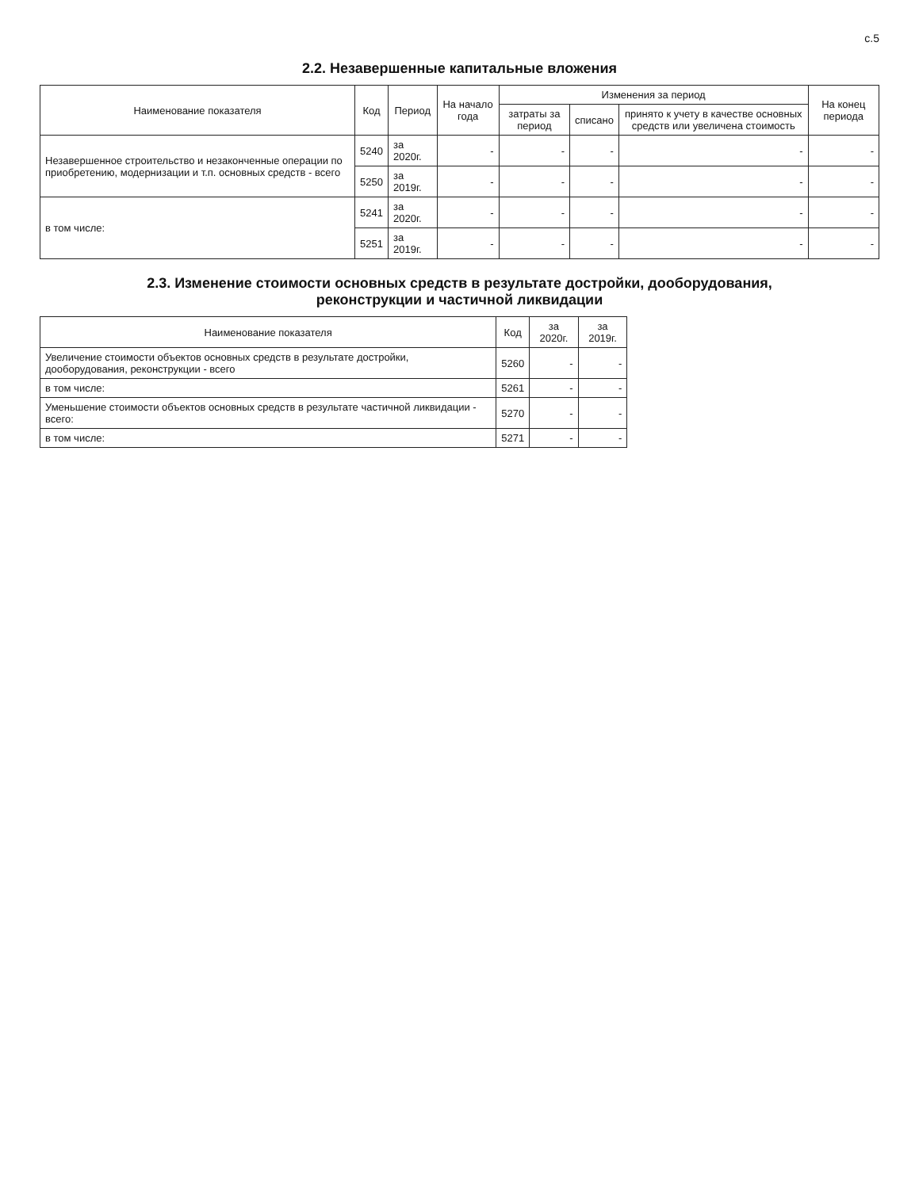с.5
2.2. Незавершенные капитальные вложения
| Наименование показателя | Код | Период | На начало года | Изменения за период | | | На конец периода |
| --- | --- | --- | --- | --- | --- | --- | --- |
| | | | | затраты за период | списано | принято к учету в качестве основных средств или увеличена стоимость | |
| Незавершенное строительство и незаконченные операции по приобретению, модернизации и т.п. основных средств - всего | 5240 | за 2020г. | - | - | - | - | - |
| | 5250 | за 2019г. | - | - | - | - | - |
| в том числе: | 5241 | за 2020г. | - | - | - | - | - |
| | 5251 | за 2019г. | - | - | - | - | - |
2.3. Изменение стоимости основных средств в результате достройки, дооборудования,
реконструкции и частичной ликвидации
| Наименование показателя | Код | за 2020г. | за 2019г. |
| --- | --- | --- | --- |
| Увеличение стоимости объектов основных средств в результате достройки, дооборудования, реконструкции - всего | 5260 | - | - |
| в том числе: | 5261 | - | - |
| Уменьшение стоимости объектов основных средств в результате частичной ликвидации - всего: | 5270 | - | - |
| в том числе: | 5271 | - | - |